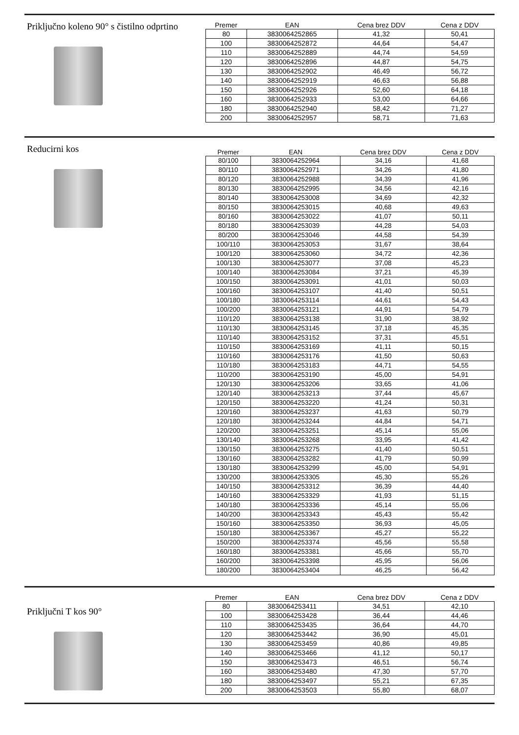Priključno koleno 90° s čistilno odprtino
| Premer | EAN | Cena brez DDV | Cena z DDV |
| --- | --- | --- | --- |
| 80 | 3830064252865 | 41,32 | 50,41 |
| 100 | 3830064252872 | 44,64 | 54,47 |
| 110 | 3830064252889 | 44,74 | 54,59 |
| 120 | 3830064252896 | 44,87 | 54,75 |
| 130 | 3830064252902 | 46,49 | 56,72 |
| 140 | 3830064252919 | 46,63 | 56,88 |
| 150 | 3830064252926 | 52,60 | 64,18 |
| 160 | 3830064252933 | 53,00 | 64,66 |
| 180 | 3830064252940 | 58,42 | 71,27 |
| 200 | 3830064252957 | 58,71 | 71,63 |
Reducirni kos
| Premer | EAN | Cena brez DDV | Cena z DDV |
| --- | --- | --- | --- |
| 80/100 | 3830064252964 | 34,16 | 41,68 |
| 80/110 | 3830064252971 | 34,26 | 41,80 |
| 80/120 | 3830064252988 | 34,39 | 41,96 |
| 80/130 | 3830064252995 | 34,56 | 42,16 |
| 80/140 | 3830064253008 | 34,69 | 42,32 |
| 80/150 | 3830064253015 | 40,68 | 49,63 |
| 80/160 | 3830064253022 | 41,07 | 50,11 |
| 80/180 | 3830064253039 | 44,28 | 54,03 |
| 80/200 | 3830064253046 | 44,58 | 54,39 |
| 100/110 | 3830064253053 | 31,67 | 38,64 |
| 100/120 | 3830064253060 | 34,72 | 42,36 |
| 100/130 | 3830064253077 | 37,08 | 45,23 |
| 100/140 | 3830064253084 | 37,21 | 45,39 |
| 100/150 | 3830064253091 | 41,01 | 50,03 |
| 100/160 | 3830064253107 | 41,40 | 50,51 |
| 100/180 | 3830064253114 | 44,61 | 54,43 |
| 100/200 | 3830064253121 | 44,91 | 54,79 |
| 110/120 | 3830064253138 | 31,90 | 38,92 |
| 110/130 | 3830064253145 | 37,18 | 45,35 |
| 110/140 | 3830064253152 | 37,31 | 45,51 |
| 110/150 | 3830064253169 | 41,11 | 50,15 |
| 110/160 | 3830064253176 | 41,50 | 50,63 |
| 110/180 | 3830064253183 | 44,71 | 54,55 |
| 110/200 | 3830064253190 | 45,00 | 54,91 |
| 120/130 | 3830064253206 | 33,65 | 41,06 |
| 120/140 | 3830064253213 | 37,44 | 45,67 |
| 120/150 | 3830064253220 | 41,24 | 50,31 |
| 120/160 | 3830064253237 | 41,63 | 50,79 |
| 120/180 | 3830064253244 | 44,84 | 54,71 |
| 120/200 | 3830064253251 | 45,14 | 55,06 |
| 130/140 | 3830064253268 | 33,95 | 41,42 |
| 130/150 | 3830064253275 | 41,40 | 50,51 |
| 130/160 | 3830064253282 | 41,79 | 50,99 |
| 130/180 | 3830064253299 | 45,00 | 54,91 |
| 130/200 | 3830064253305 | 45,30 | 55,26 |
| 140/150 | 3830064253312 | 36,39 | 44,40 |
| 140/160 | 3830064253329 | 41,93 | 51,15 |
| 140/180 | 3830064253336 | 45,14 | 55,06 |
| 140/200 | 3830064253343 | 45,43 | 55,42 |
| 150/160 | 3830064253350 | 36,93 | 45,05 |
| 150/180 | 3830064253367 | 45,27 | 55,22 |
| 150/200 | 3830064253374 | 45,56 | 55,58 |
| 160/180 | 3830064253381 | 45,66 | 55,70 |
| 160/200 | 3830064253398 | 45,95 | 56,06 |
| 180/200 | 3830064253404 | 46,25 | 56,42 |
Priključni T kos 90°
| Premer | EAN | Cena brez DDV | Cena z DDV |
| --- | --- | --- | --- |
| 80 | 3830064253411 | 34,51 | 42,10 |
| 100 | 3830064253428 | 36,44 | 44,46 |
| 110 | 3830064253435 | 36,64 | 44,70 |
| 120 | 3830064253442 | 36,90 | 45,01 |
| 130 | 3830064253459 | 40,86 | 49,85 |
| 140 | 3830064253466 | 41,12 | 50,17 |
| 150 | 3830064253473 | 46,51 | 56,74 |
| 160 | 3830064253480 | 47,30 | 57,70 |
| 180 | 3830064253497 | 55,21 | 67,35 |
| 200 | 3830064253503 | 55,80 | 68,07 |